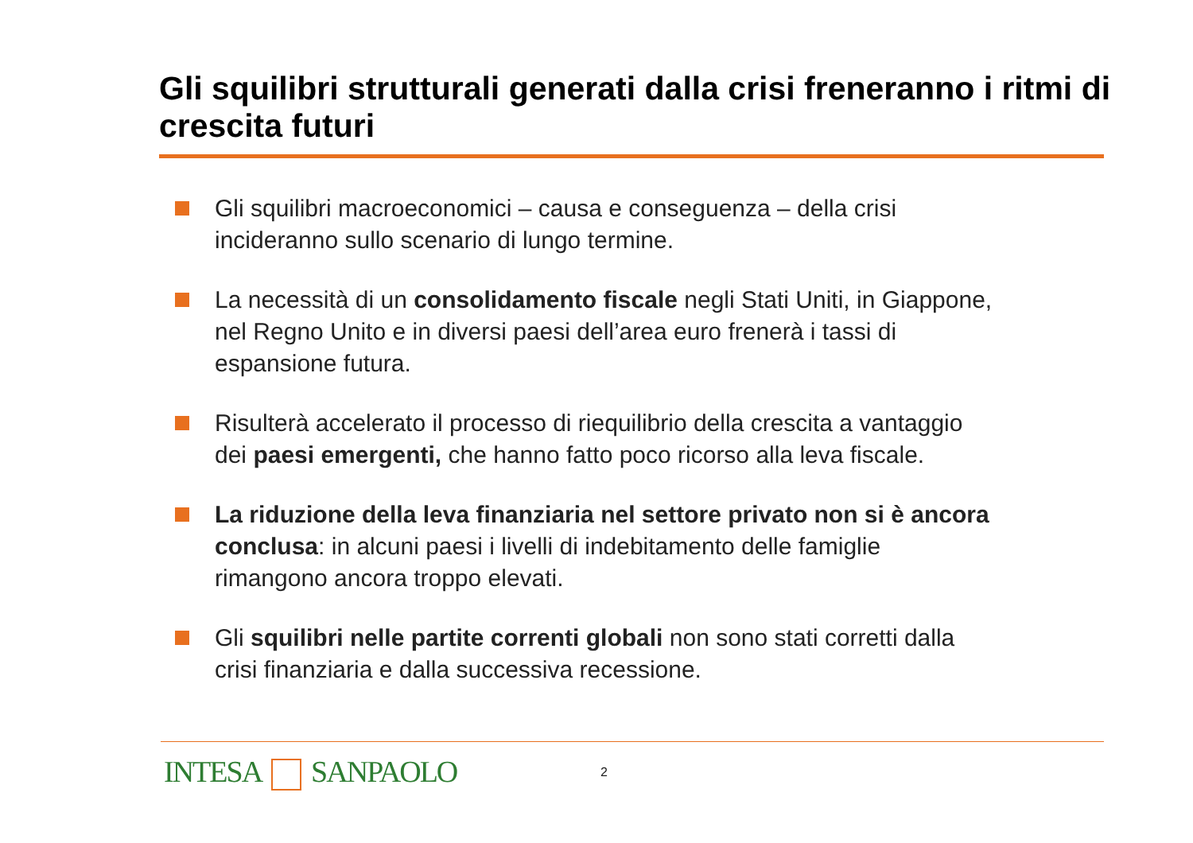Gli squilibri strutturali generati dalla crisi freneranno i ritmi di crescita futuri
Gli squilibri macroeconomici – causa e conseguenza – della crisi incideranno sullo scenario di lungo termine.
La necessità di un consolidamento fiscale negli Stati Uniti, in Giappone, nel Regno Unito e in diversi paesi dell’area euro frenerà i tassi di espansione futura.
Risulterà accelerato il processo di riequilibrio della crescita a vantaggio dei paesi emergenti, che hanno fatto poco ricorso alla leva fiscale.
La riduzione della leva finanziaria nel settore privato non si è ancora conclusa: in alcuni paesi i livelli di indebitamento delle famiglie rimangono ancora troppo elevati.
Gli squilibri nelle partite correnti globali non sono stati corretti dalla crisi finanziaria e dalla successiva recessione.
INTESA SANPAOLO 2